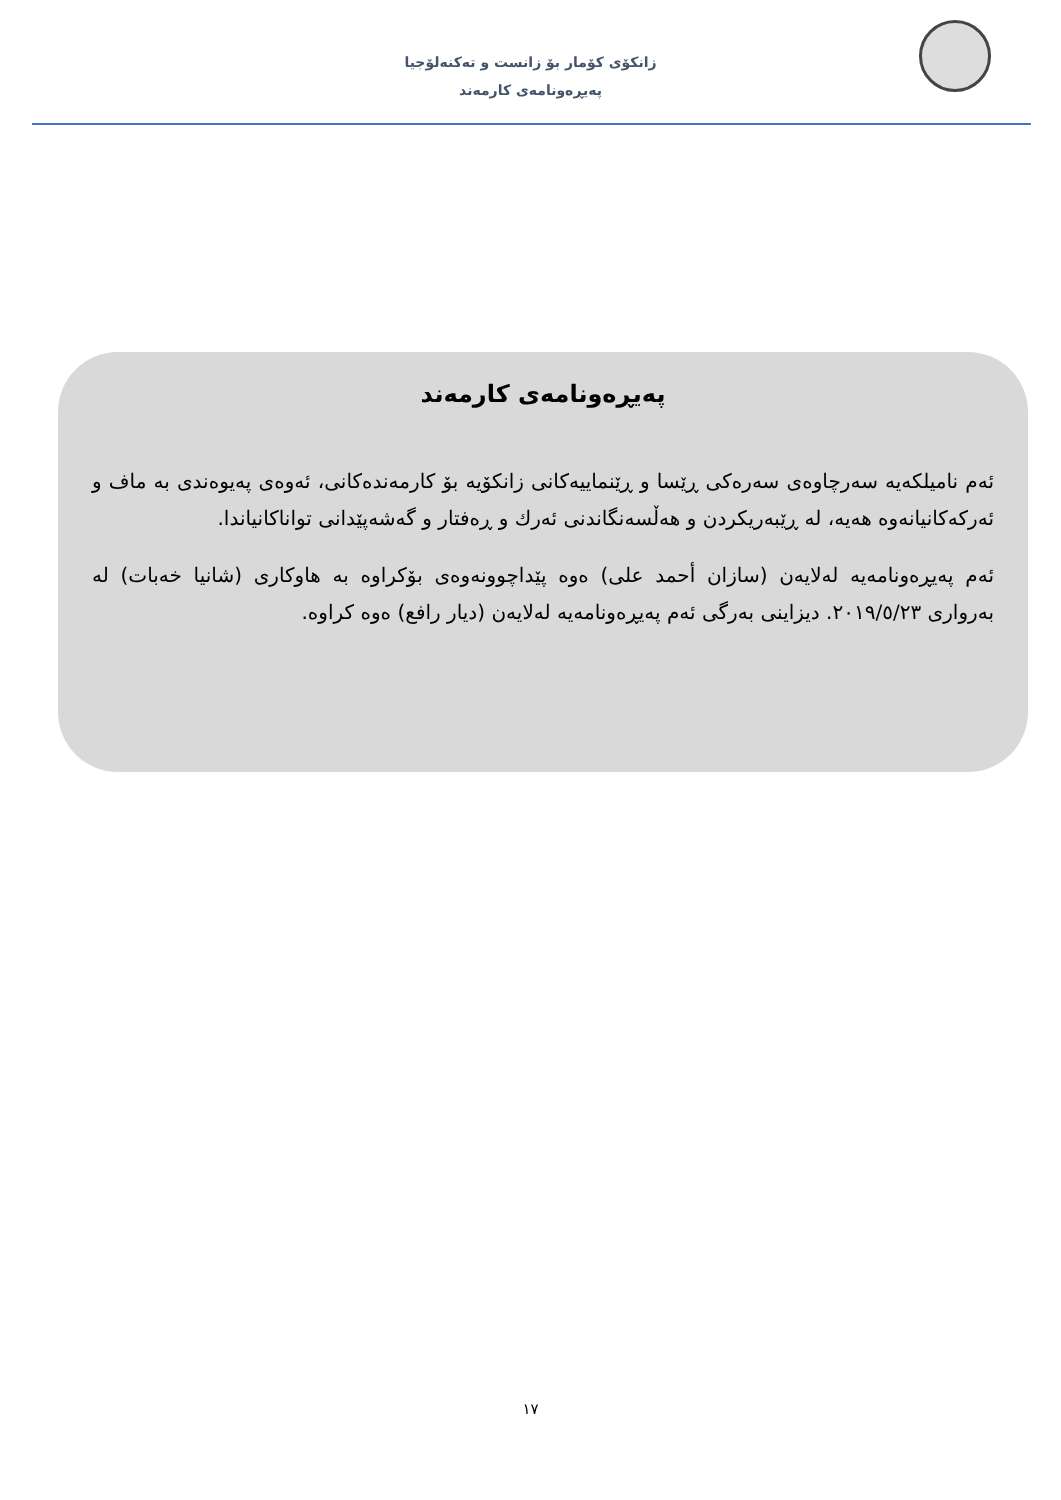زانكۆی كۆمار بۆ زانست و تەكنەلۆجیا
پەیڕەونامەی كارمەند
پەیڕەونامەی كارمەند
ئەم نامیلكەیە سەرچاوەی سەرەكی ڕێسا و ڕێنماییەكانی زانكۆیە بۆ كارمەندەكانی، ئەوەی پەیوەندی بە ماف و ئەركەكانیانەوە هەیە، لە ڕێبەریكردن و هەڵسەنگاندنی ئەرك و ڕەفتار و گەشەپێدانی تواناكانیاندا.
ئەم پەیڕەونامەیە لەلایەن (سازان أحمد علی) ەوە پێداچوونەوەی بۆكراوە بە هاوكاری (شانیا خەبات) لە بەرواری ٢٠١٩/٥/٢٣. دیزاینی بەرگی ئەم پەیڕەونامەیە لەلایەن (دیار رافع) ەوە كراوە.
١٧